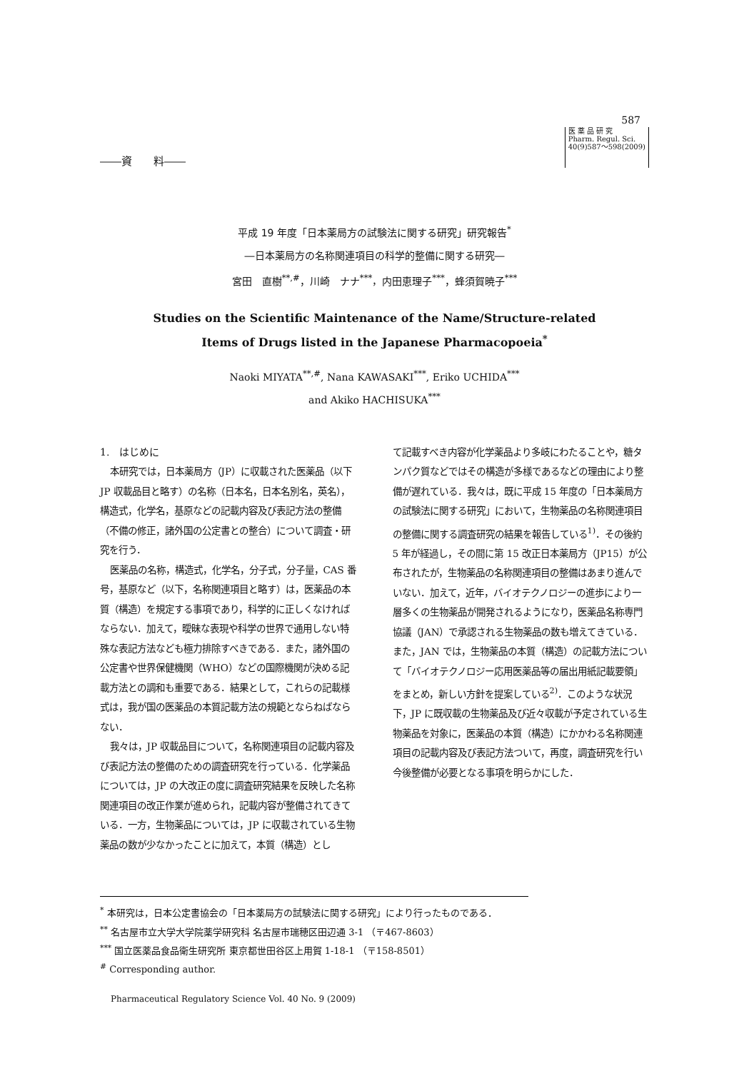587
――資　　料――
医 薬 品 研 究
Pharm. Regul. Sci.
40(9)587～598(2009)
平成 19 年度「日本薬局方の試験法に関する研究」研究報告<sup>*</sup>
―日本薬局方の名称関連項目の科学的整備に関する研究―
宮田　直樹<sup>**,#</sup>，川崎　ナナ<sup>***</sup>，内田恵理子<sup>***</sup>，蜂須賀暁子<sup>***</sup>
Studies on the Scientific Maintenance of the Name/Structure-related
Items of Drugs listed in the Japanese Pharmacopoeia<sup>*</sup>
Naoki MIYATA<sup>**,#</sup>, Nana KAWASAKI<sup>***</sup>, Eriko UCHIDA<sup>***</sup>
and Akiko HACHISUKA<sup>***</sup>
1.　はじめに
本研究では，日本薬局方（JP）に収載された医薬品（以下 JP 収載品目と略す）の名称（日本名，日本名別名，英名），構造式，化学名，基原などの記載内容及び表記方法の整備（不備の修正，諸外国の公定書との整合）について調査・研究を行う．
医薬品の名称，構造式，化学名，分子式，分子量，CAS 番号，基原など（以下，名称関連項目と略す）は，医薬品の本質（構造）を規定する事項であり，科学的に正しくなければならない．加えて，曖昧な表現や科学の世界で通用しない特殊な表記方法なども極力排除すべきである．また，諸外国の公定書や世界保健機関（WHO）などの国際機関が決める記載方法との調和も重要である．結果として，これらの記載様式は，我が国の医薬品の本質記載方法の規範とならねばならない．
我々は，JP 収載品目について，名称関連項目の記載内容及び表記方法の整備のための調査研究を行っている．化学薬品については，JP の大改正の度に調査研究結果を反映した名称関連項目の改正作業が進められ，記載内容が整備されてきている．一方，生物薬品については，JP に収載されている生物薬品の数が少なかったことに加えて，本質（構造）とし
て記載すべき内容が化学薬品より多岐にわたることや，糖タンパク質などではその構造が多様であるなどの理由により整備が遅れている．我々は，既に平成 15 年度の「日本薬局方の試験法に関する研究」において，生物薬品の名称関連項目の整備に関する調査研究の結果を報告している<sup>1)</sup>．その後約 5 年が経過し，その間に第 15 改正日本薬局方（JP15）が公布されたが，生物薬品の名称関連項目の整備はあまり進んでいない．加えて，近年，バイオテクノロジーの進歩により一層多くの生物薬品が開発されるようになり，医薬品名称専門協議（JAN）で承認される生物薬品の数も増えてきている．また，JAN では，生物薬品の本質（構造）の記載方法について「バイオテクノロジー応用医薬品等の届出用紙記載要領」をまとめ，新しい方針を提案している<sup>2)</sup>．このような状況下，JP に既収載の生物薬品及び近々収載が予定されている生物薬品を対象に，医薬品の本質（構造）にかかわる名称関連項目の記載内容及び表記方法ついて，再度，調査研究を行い今後整備が必要となる事項を明らかにした．
<sup>*</sup> 本研究は，日本公定書協会の「日本薬局方の試験法に関する研究」により行ったものである．
<sup>**</sup> 名古屋市立大学大学院薬学研究科 名古屋市瑞穂区田辺通 3-1 （〒467-8603）
<sup>***</sup> 国立医薬品食品衛生研究所 東京都世田谷区上用賀 1-18-1 （〒158-8501）
<sup>#</sup> Corresponding author.
Pharmaceutical Regulatory Science Vol. 40 No. 9 (2009)